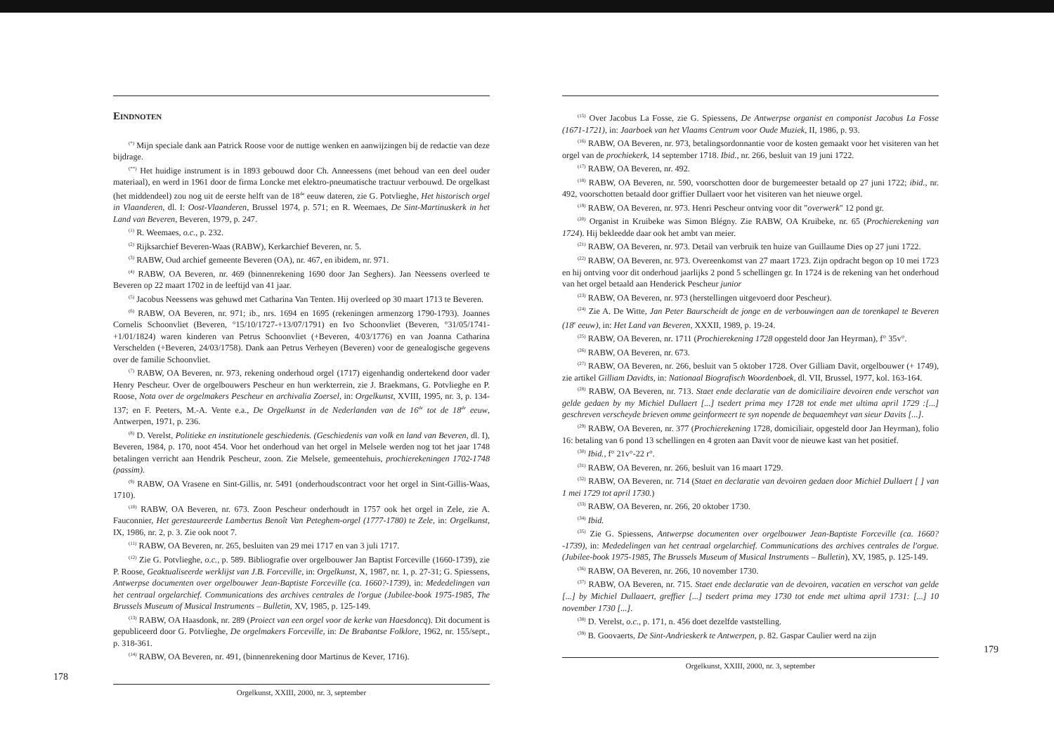Eindnoten
<sup>(*)</sup> Mijn speciale dank aan Patrick Roose voor de nuttige wenken en aanwijzingen bij de redactie van deze bijdrage.
<sup>(**)</sup> Het huidige instrument is in 1893 gebouwd door Ch. Anneessens (met behoud van een deel ouder materiaal), en werd in 1961 door de firma Loncke met elektro-pneumatische tractuur verbouwd. De orgelkast (het middendeel) zou nog uit de eerste helft van de 18<sup>de</sup> eeuw dateren, zie G. Potvlieghe, Het historisch orgel in Vlaanderen, dl. I: Oost-Vlaanderen, Brussel 1974, p. 571; en R. Weemaes, De Sint-Martinuskerk in het Land van Beveren, Beveren, 1979, p. 247.
<sup>(1)</sup> R. Weemaes, o.c., p. 232.
<sup>(2)</sup> Rijksarchief Beveren-Waas (RABW), Kerkarchief Beveren, nr. 5.
<sup>(3)</sup> RABW, Oud archief gemeente Beveren (OA), nr. 467, en ibidem, nr. 971.
<sup>(4)</sup> RABW, OA Beveren, nr. 469 (binnenrekening 1690 door Jan Seghers). Jan Neessens overleed te Beveren op 22 maart 1702 in de leeftijd van 41 jaar.
<sup>(5)</sup> Jacobus Neessens was gehuwd met Catharina Van Tenten. Hij overleed op 30 maart 1713 te Beveren.
<sup>(6)</sup> RABW, OA Beveren, nr. 971; ib., nrs. 1694 en 1695 (rekeningen armenzorg 1790-1793). Joannes Cornelis Schoonvliet (Beveren, °15/10/1727-+13/07/1791) en Ivo Schoonvliet (Beveren, °31/05/1741-+1/01/1824) waren kinderen van Petrus Schoonvliet (+Beveren, 4/03/1776) en van Joanna Catharina Verschelden (+Beveren, 24/03/1758). Dank aan Petrus Verheyen (Beveren) voor de genealogische gegevens over de familie Schoonvliet.
<sup>(7)</sup> RABW, OA Beveren, nr. 973, rekening onderhoud orgel (1717) eigenhandig ondertekend door vader Henry Pescheur. Over de orgelbouwers Pescheur en hun werkterrein, zie J. Braekmans, G. Potvlieghe en P. Roose, Nota over de orgelmakers Pescheur en archivalia Zoersel, in: Orgelkunst, XVIII, 1995, nr. 3, p. 134-137; en F. Peeters, M.-A. Vente e.a., De Orgelkunst in de Nederlanden van de 16<sup>de</sup> tot de 18<sup>de</sup> eeuw, Antwerpen, 1971, p. 236.
<sup>(8)</sup> D. Verelst, Politieke en institutionele geschiedenis. (Geschiedenis van volk en land van Beveren, dl. I), Beveren, 1984, p. 170, noot 454. Voor het onderhoud van het orgel in Melsele werden nog tot het jaar 1748 betalingen verricht aan Hendrik Pescheur, zoon. Zie Melsele, gemeentehuis, prochierekeningen 1702-1748 (passim).
<sup>(9)</sup> RABW, OA Vrasene en Sint-Gillis, nr. 5491 (onderhoudscontract voor het orgel in Sint-Gillis-Waas, 1710).
<sup>(10)</sup> RABW, OA Beveren, nr. 673. Zoon Pescheur onderhoudt in 1757 ook het orgel in Zele, zie A. Fauconnier, Het gerestaureerde Lambertus Benoît Van Peteghem-orgel (1777-1780) te Zele, in: Orgelkunst, IX, 1986, nr. 2, p. 3. Zie ook noot 7.
<sup>(11)</sup> RABW, OA Beveren, nr. 265, besluiten van 29 mei 1717 en van 3 juli 1717.
<sup>(12)</sup> Zie G. Potvlieghe, o.c., p. 589. Bibliografie over orgelbouwer Jan Baptist Forceville (1660-1739), zie P. Roose, Geaktualiseerde werklijst van J.B. Forceville, in: Orgelkunst, X, 1987, nr. 1, p. 27-31; G. Spiessens, Antwerpse documenten over orgelbouwer Jean-Baptiste Forceville (ca. 1660?-1739), in: Mededelingen van het centraal orgelarchief. Communications des archives centrales de l'orgue (Jubilee-book 1975-1985, The Brussels Museum of Musical Instruments – Bulletin, XV, 1985, p. 125-149.
<sup>(13)</sup> RABW, OA Haasdonk, nr. 289 (Proiect van een orgel voor de kerke van Haesdoncq). Dit document is gepubliceerd door G. Potvlieghe, De orgelmakers Forceville, in: De Brabantse Folklore, 1962, nr. 155/sept., p. 318-361.
<sup>(14)</sup> RABW, OA Beveren, nr. 491, (binnenrekening door Martinus de Kever, 1716).
178
Orgelkunst, XXIII, 2000, nr. 3, september
<sup>(15)</sup> Over Jacobus La Fosse, zie G. Spiessens, De Antwerpse organist en componist Jacobus La Fosse (1671-1721), in: Jaarboek van het Vlaams Centrum voor Oude Muziek, II, 1986, p. 93.
<sup>(16)</sup> RABW, OA Beveren, nr. 973, betalingsordonnantie voor de kosten gemaakt voor het visiteren van het orgel van de prochiekerk, 14 september 1718. Ibid., nr. 266, besluit van 19 juni 1722.
<sup>(17)</sup> RABW, OA Beveren, nr. 492.
<sup>(18)</sup> RABW, OA Beveren, nr. 590, voorschotten door de burgemeester betaald op 27 juni 1722; ibid., nr. 492, voorschotten betaald door griffier Dullaert voor het visiteren van het nieuwe orgel.
<sup>(19)</sup> RABW, OA Beveren, nr. 973. Henri Pescheur ontving voor dit "overwerk" 12 pond gr.
<sup>(20)</sup> Organist in Kruibeke was Simon Blégny. Zie RABW, OA Kruibeke, nr. 65 (Prochierekening van 1724). Hij bekleedde daar ook het ambt van meier.
<sup>(21)</sup> RABW, OA Beveren, nr. 973. Detail van verbruik ten huize van Guillaume Dies op 27 juni 1722.
<sup>(22)</sup> RABW, OA Beveren, nr. 973. Overeenkomst van 27 maart 1723. Zijn opdracht begon op 10 mei 1723 en hij ontving voor dit onderhoud jaarlijks 2 pond 5 schellingen gr. In 1724 is de rekening van het onderhoud van het orgel betaald aan Henderick Pescheur junior
<sup>(23)</sup> RABW, OA Beveren, nr. 973 (herstellingen uitgevoerd door Pescheur).
<sup>(24)</sup> Zie A. De Witte, Jan Peter Baurscheidt de jonge en de verbouwingen aan de torenkapel te Beveren (18<sup>e</sup> eeuw), in: Het Land van Beveren, XXXII, 1989, p. 19-24.
<sup>(25)</sup> RABW, OA Beveren, nr. 1711 (Prochierekening 1728 opgesteld door Jan Heyrman), f° 35v°.
<sup>(26)</sup> RABW, OA Beveren, nr. 673.
<sup>(27)</sup> RABW, OA Beveren, nr. 266, besluit van 5 oktober 1728. Over Gilliam Davit, orgelbouwer (+ 1749), zie artikel Gilliam Davidts, in: Nationaal Biografisch Woordenboek, dl. VII, Brussel, 1977, kol. 163-164.
<sup>(28)</sup> RABW, OA Beveren, nr. 713. Staet ende declaratie van de domiciliaire devoiren ende verschot van gelde gedaen by my Michiel Dullaert [...] tsedert prima mey 1728 tot ende met ultima april 1729 :[...] geschreven verscheyde brieven omme geinformeert te syn nopende de bequaemheyt van sieur Davits [...].
<sup>(29)</sup> RABW, OA Beveren, nr. 377 (Prochierekening 1728, domiciliair, opgesteld door Jan Heyrman), folio 16: betaling van 6 pond 13 schellingen en 4 groten aan Davit voor de nieuwe kast van het positief.
<sup>(30)</sup> Ibid., f° 21v°-22 r°.
<sup>(31)</sup> RABW, OA Beveren, nr. 266, besluit van 16 maart 1729.
<sup>(32)</sup> RABW, OA Beveren, nr. 714 (Staet en declaratie van devoiren gedaen door Michiel Dullaert [ ] van 1 mei 1729 tot april 1730.)
<sup>(33)</sup> RABW, OA Beveren, nr. 266, 20 oktober 1730.
<sup>(34)</sup> Ibid.
<sup>(35)</sup> Zie G. Spiessens, Antwerpse documenten over orgelbouwer Jean-Baptiste Forceville (ca. 1660?-1739), in: Mededelingen van het centraal orgelarchief. Communications des archives centrales de l'orgue. (Jubilee-book 1975-1985, The Brussels Museum of Musical Instruments – Bulletin), XV, 1985, p. 125-149.
<sup>(36)</sup> RABW, OA Beveren, nr. 266, 10 november 1730.
<sup>(37)</sup> RABW, OA Beveren, nr. 715. Staet ende declaratie van de devoiren, vacatien en verschot van gelde [...] by Michiel Dullaaert, greffier [...] tsedert prima mey 1730 tot ende met ultima april 1731: [...] 10 november 1730 [...].
<sup>(38)</sup> D. Verelst, o.c., p. 171, n. 456 doet dezelfde vaststelling.
<sup>(39)</sup> B. Goovaerts, De Sint-Andrieskerk te Antwerpen, p. 82. Gaspar Caulier werd na zijn
179
Orgelkunst, XXIII, 2000, nr. 3, september